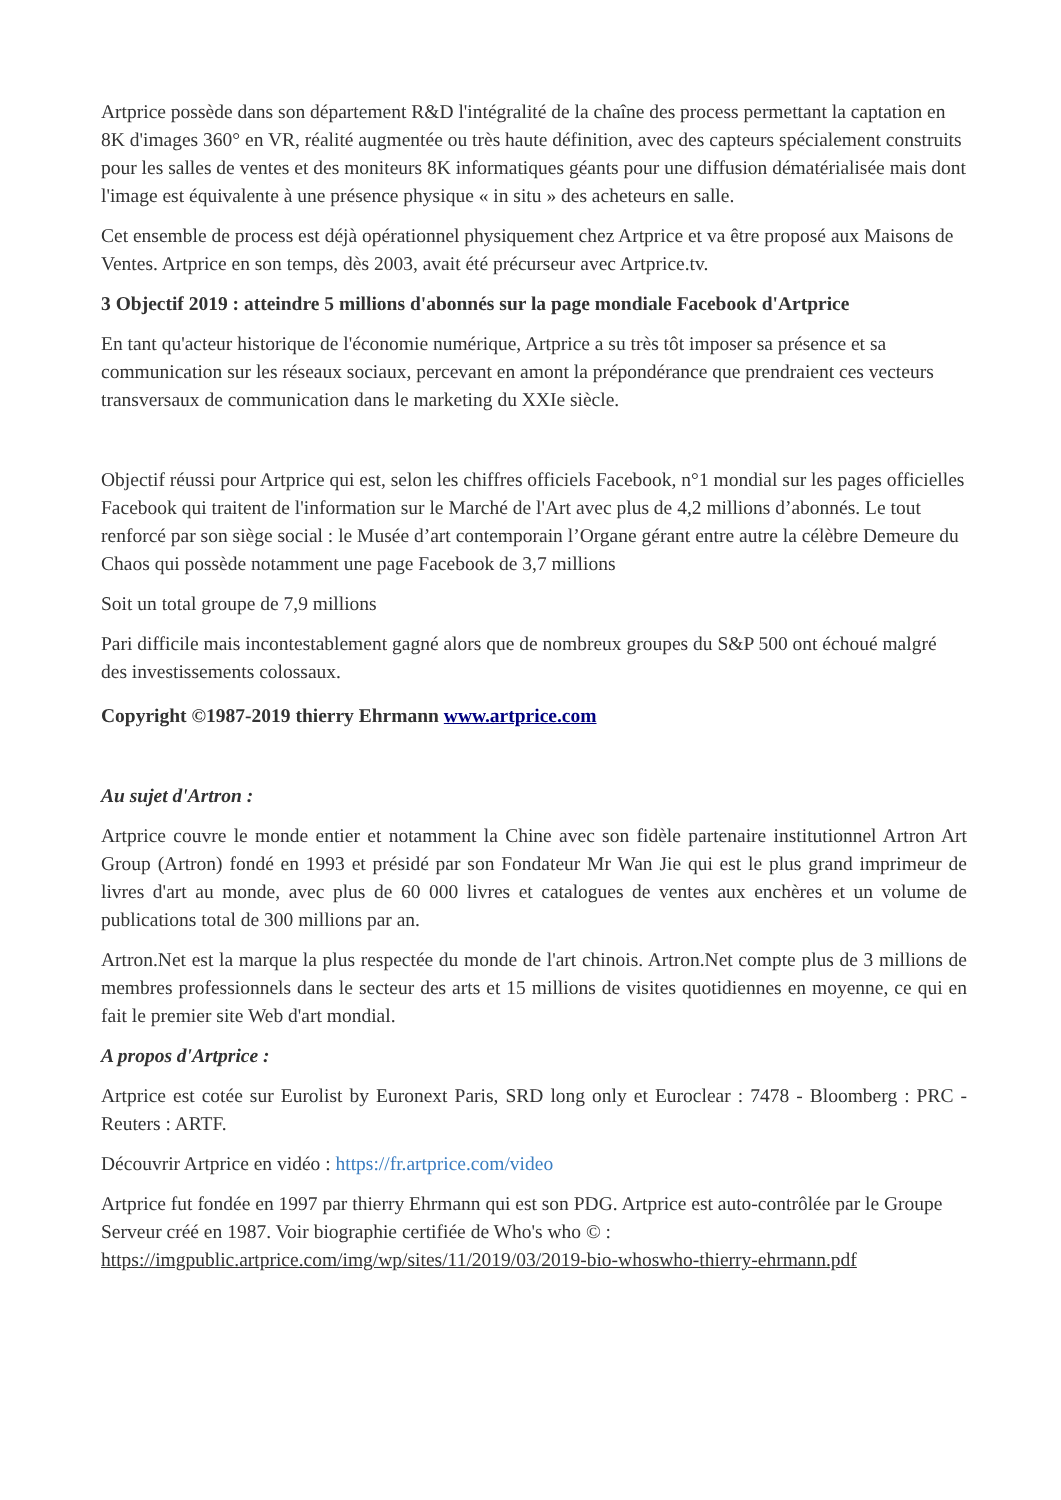Artprice possède dans son département R&D l'intégralité de la chaîne des process permettant la captation en 8K d'images 360° en VR, réalité augmentée ou très haute définition, avec des capteurs spécialement construits pour les salles de ventes et des moniteurs 8K informatiques géants pour une diffusion dématérialisée mais dont l'image est équivalente à une présence physique « in situ » des acheteurs en salle.
Cet ensemble de process est déjà opérationnel physiquement chez Artprice et va être proposé aux Maisons de Ventes. Artprice en son temps, dès 2003, avait été précurseur avec Artprice.tv.
3 Objectif 2019 : atteindre 5 millions d'abonnés sur la page mondiale Facebook d'Artprice
En tant qu'acteur historique de l'économie numérique, Artprice a su très tôt imposer sa présence et sa communication sur les réseaux sociaux, percevant en amont la prépondérance que prendraient ces vecteurs transversaux de communication dans le marketing du XXIe siècle.
Objectif réussi pour Artprice qui est, selon les chiffres officiels Facebook, n°1 mondial sur les pages officielles Facebook qui traitent de l'information sur le Marché de l'Art avec plus de 4,2 millions d’abonnés. Le tout renforcé par son siège social : le Musée d’art contemporain l’Organe gérant entre autre la célèbre Demeure du Chaos qui possède notamment une page Facebook de 3,7 millions
Soit un total groupe de 7,9 millions
Pari difficile mais incontestablement gagné alors que de nombreux groupes du S&P 500 ont échoué malgré des investissements colossaux.
Copyright ©1987-2019 thierry Ehrmann www.artprice.com
Au sujet d'Artron :
Artprice couvre le monde entier et notamment la Chine avec son fidèle partenaire institutionnel Artron Art Group (Artron) fondé en 1993 et présidé par son Fondateur Mr Wan Jie qui est le plus grand imprimeur de livres d'art au monde, avec plus de 60 000 livres et catalogues de ventes aux enchères et un volume de publications total de 300 millions par an.
Artron.Net est la marque la plus respectée du monde de l'art chinois. Artron.Net compte plus de 3 millions de membres professionnels dans le secteur des arts et 15 millions de visites quotidiennes en moyenne, ce qui en fait le premier site Web d'art mondial.
A propos d'Artprice :
Artprice est cotée sur Eurolist by Euronext Paris, SRD long only et Euroclear : 7478 - Bloomberg : PRC - Reuters : ARTF.
Découvrir Artprice en vidéo : https://fr.artprice.com/video
Artprice fut fondée en 1997 par thierry Ehrmann qui est son PDG. Artprice est auto-contrôlée par le Groupe Serveur créé en 1987. Voir biographie certifiée de Who's who © : https://imgpublic.artprice.com/img/wp/sites/11/2019/03/2019-bio-whoswho-thierry-ehrmann.pdf